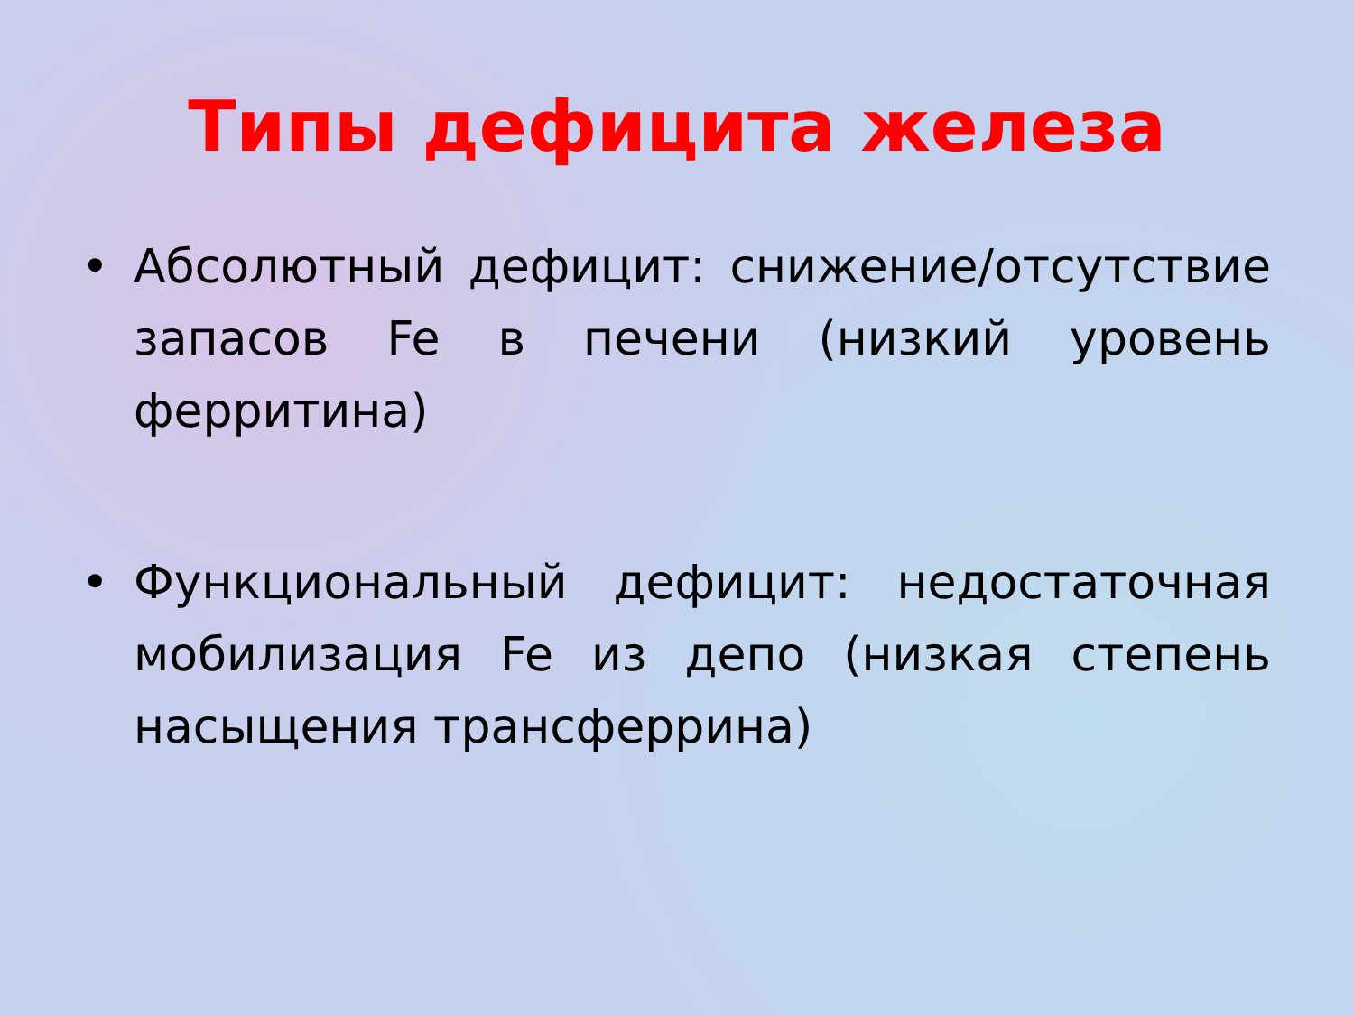Типы дефицита железа
• Абсолютный дефицит: снижение/отсутствие запасов Fe в печени (низкий уровень ферритина)
• Функциональный дефицит: недостаточная мобилизация Fe из депо (низкая степень насыщения трансферрина)